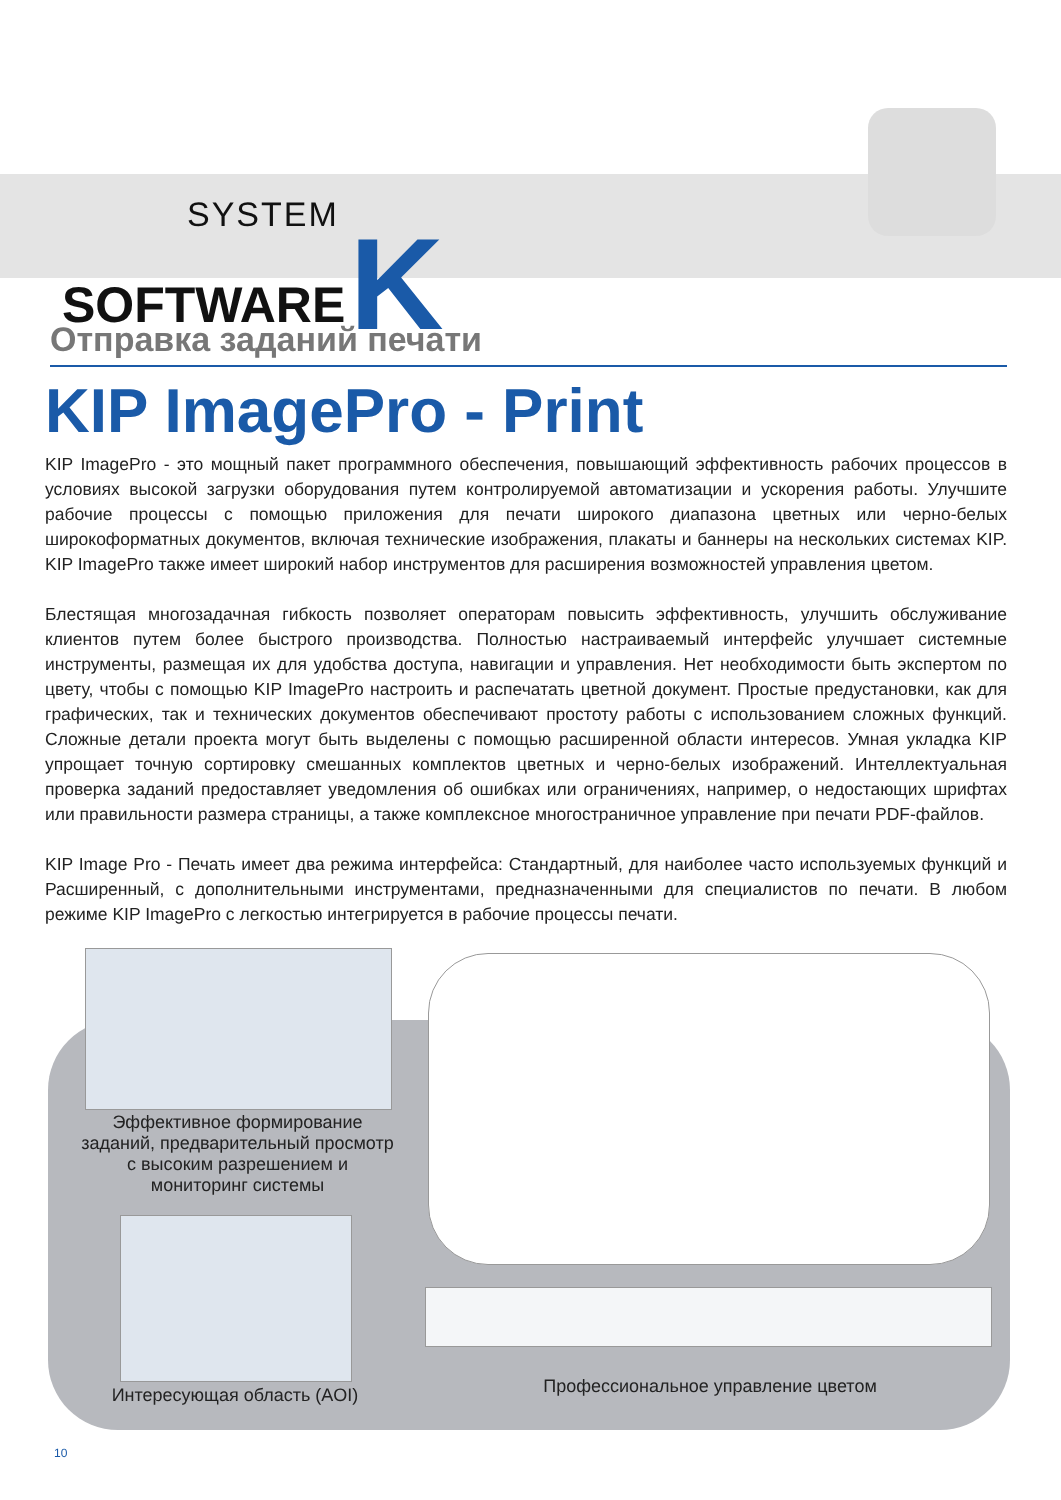SYSTEM
SOFTWARE K
Отправка заданий печати
KIP ImagePro - Print
KIP ImagePro - это мощный пакет программного обеспечения, повышающий эффективность рабочих процессов в условиях высокой загрузки оборудования путем контролируемой автоматизации и ускорения работы. Улучшите рабочие процессы с помощью приложения для печати широкого диапазона цветных или черно-белых широкоформатных документов, включая технические изображения, плакаты и баннеры на нескольких системах KIP. KIP ImagePro также имеет широкий набор инструментов для расширения возможностей управления цветом.
Блестящая многозадачная гибкость позволяет операторам повысить эффективность, улучшить обслуживание клиентов путем более быстрого производства. Полностью настраиваемый интерфейс улучшает системные инструменты, размещая их для удобства доступа, навигации и управления. Нет необходимости быть экспертом по цвету, чтобы с помощью KIP ImagePro настроить и распечатать цветной документ. Простые предустановки, как для графических, так и технических документов обеспечивают простоту работы с использованием сложных функций. Сложные детали проекта могут быть выделены с помощью расширенной области интересов. Умная укладка KIP упрощает точную сортировку смешанных комплектов цветных и черно-белых изображений. Интеллектуальная проверка заданий предоставляет уведомления об ошибках или ограничениях, например, о недостающих шрифтах или правильности размера страницы, а также комплексное многостраничное управление при печати PDF-файлов.
KIP Image Pro - Печать имеет два режима интерфейса: Стандартный, для наиболее часто используемых функций и Расширенный, с дополнительными инструментами, предназначенными для специалистов по печати. В любом режиме KIP ImagePro с легкостью интегрируется в рабочие процессы печати.
Эффективное формирование заданий, предварительный просмотр с высоким разрешением и мониторинг системы
Интересующая область (AOI)
Профессиональное управление цветом
10